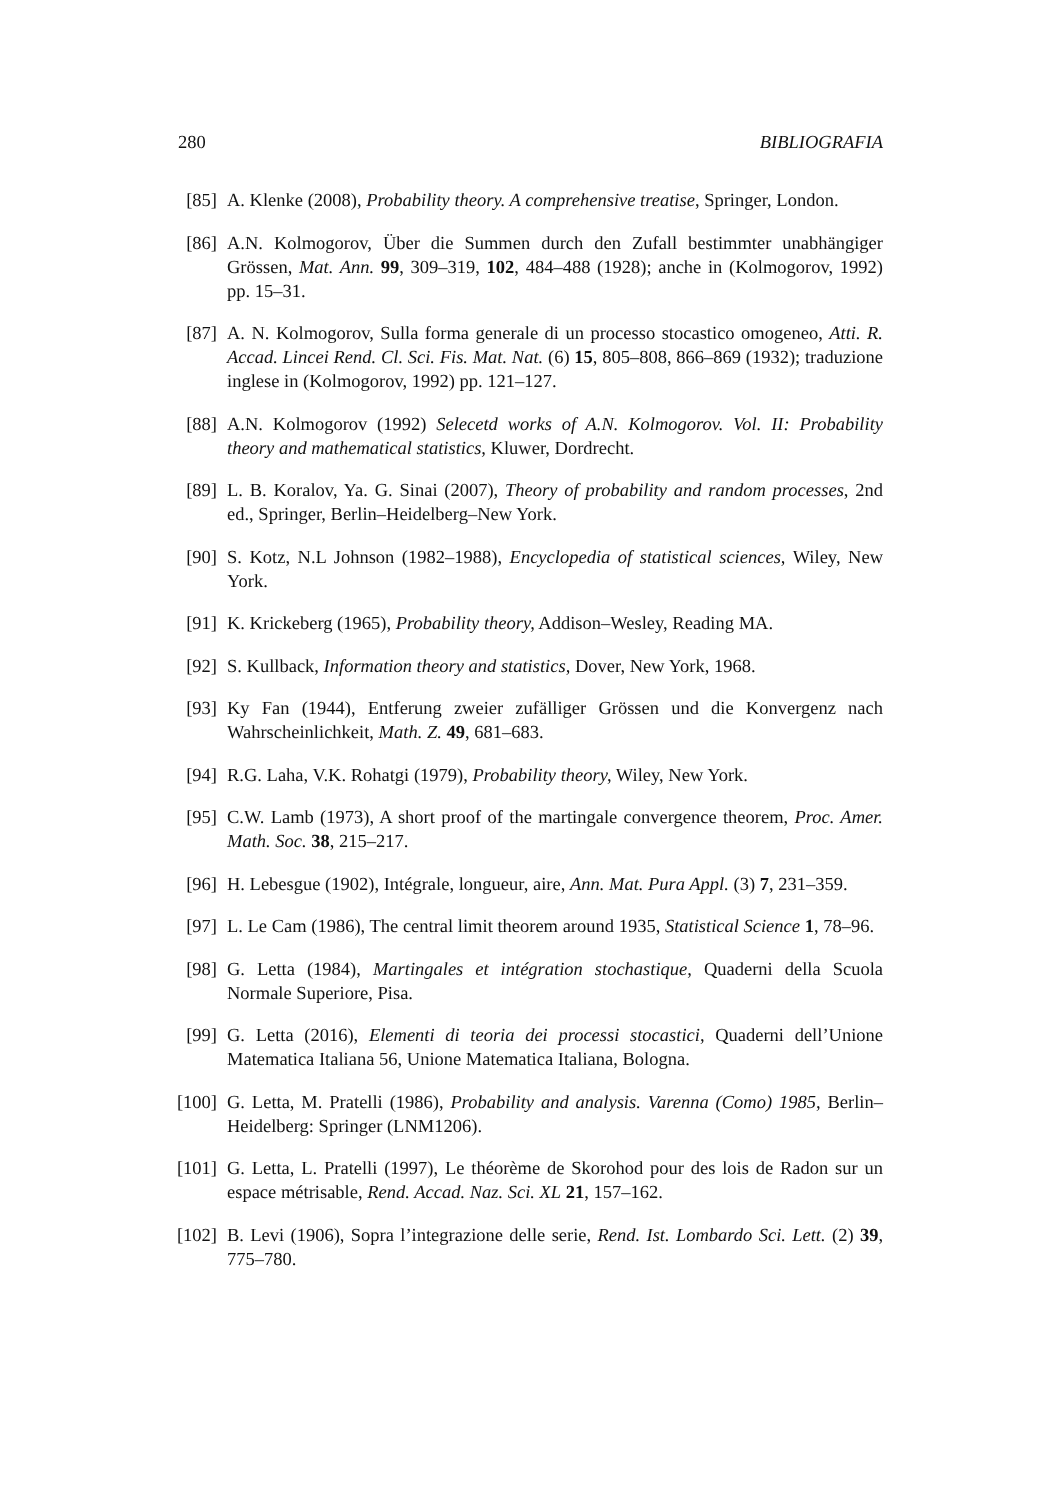280 BIBLIOGRAFIA
[85] A. Klenke (2008), Probability theory. A comprehensive treatise, Springer, London.
[86] A.N. Kolmogorov, Über die Summen durch den Zufall bestimmter unabhängiger Grössen, Mat. Ann. 99, 309–319, 102, 484–488 (1928); anche in (Kolmogorov, 1992) pp. 15–31.
[87] A. N. Kolmogorov, Sulla forma generale di un processo stocastico omogeneo, Atti. R. Accad. Lincei Rend. Cl. Sci. Fis. Mat. Nat. (6) 15, 805–808, 866–869 (1932); traduzione inglese in (Kolmogorov, 1992) pp. 121–127.
[88] A.N. Kolmogorov (1992) Selecetd works of A.N. Kolmogorov. Vol. II: Probability theory and mathematical statistics, Kluwer, Dordrecht.
[89] L. B. Koralov, Ya. G. Sinai (2007), Theory of probability and random processes, 2nd ed., Springer, Berlin–Heidelberg–New York.
[90] S. Kotz, N.L Johnson (1982–1988), Encyclopedia of statistical sciences, Wiley, New York.
[91] K. Krickeberg (1965), Probability theory, Addison–Wesley, Reading MA.
[92] S. Kullback, Information theory and statistics, Dover, New York, 1968.
[93] Ky Fan (1944), Entferung zweier zufälliger Grössen und die Konvergenz nach Wahrscheinlichkeit, Math. Z. 49, 681–683.
[94] R.G. Laha, V.K. Rohatgi (1979), Probability theory, Wiley, New York.
[95] C.W. Lamb (1973), A short proof of the martingale convergence theorem, Proc. Amer. Math. Soc. 38, 215–217.
[96] H. Lebesgue (1902), Intégrale, longueur, aire, Ann. Mat. Pura Appl. (3) 7, 231–359.
[97] L. Le Cam (1986), The central limit theorem around 1935, Statistical Science 1, 78–96.
[98] G. Letta (1984), Martingales et intégration stochastique, Quaderni della Scuola Normale Superiore, Pisa.
[99] G. Letta (2016), Elementi di teoria dei processi stocastici, Quaderni dell’Unione Matematica Italiana 56, Unione Matematica Italiana, Bologna.
[100] G. Letta, M. Pratelli (1986), Probability and analysis. Varenna (Como) 1985, Berlin–Heidelberg: Springer (LNM1206).
[101] G. Letta, L. Pratelli (1997), Le théorème de Skorohod pour des lois de Radon sur un espace métrisable, Rend. Accad. Naz. Sci. XL 21, 157–162.
[102] B. Levi (1906), Sopra l’integrazione delle serie, Rend. Ist. Lombardo Sci. Lett. (2) 39, 775–780.